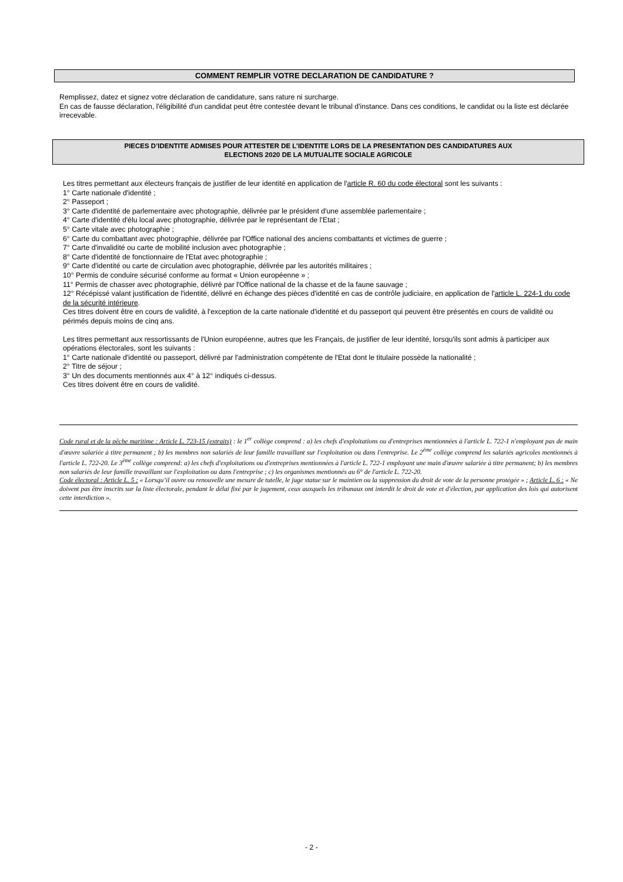COMMENT REMPLIR VOTRE DECLARATION DE CANDIDATURE ?
Remplissez, datez et signez votre déclaration de candidature, sans rature ni surcharge.
En cas de fausse déclaration, l'éligibilité d'un candidat peut être contestée devant le tribunal d'instance. Dans ces conditions, le candidat ou la liste est déclarée irrecevable.
PIECES D’IDENTITE ADMISES POUR ATTESTER DE L’IDENTITE LORS DE LA PRESENTATION DES CANDIDATURES AUX
ELECTIONS 2020 DE LA MUTUALITE SOCIALE AGRICOLE
Les titres permettant aux électeurs français de justifier de leur identité en application de l'article R. 60 du code électoral sont les suivants :
1° Carte nationale d'identité ;
2° Passeport ;
3° Carte d'identité de parlementaire avec photographie, délivrée par le président d'une assemblée parlementaire ;
4° Carte d'identité d'élu local avec photographie, délivrée par le représentant de l'Etat ;
5° Carte vitale avec photographie ;
6° Carte du combattant avec photographie, délivrée par l'Office national des anciens combattants et victimes de guerre ;
7° Carte d'invalidité ou carte de mobilité inclusion avec photographie ;
8° Carte d'identité de fonctionnaire de l'Etat avec photographie ;
9° Carte d'identité ou carte de circulation avec photographie, délivrée par les autorités militaires ;
10° Permis de conduire sécurisé conforme au format « Union européenne » ;
11° Permis de chasser avec photographie, délivré par l'Office national de la chasse et de la faune sauvage ;
12° Récépissé valant justification de l'identité, délivré en échange des pièces d'identité en cas de contrôle judiciaire, en application de l'article L. 224-1 du code de la sécurité intérieure.
Ces titres doivent être en cours de validité, à l'exception de la carte nationale d'identité et du passeport qui peuvent être présentés en cours de validité ou périmés depuis moins de cinq ans.
Les titres permettant aux ressortissants de l'Union européenne, autres que les Français, de justifier de leur identité, lorsqu'ils sont admis à participer aux opérations électorales, sont les suivants :
1° Carte nationale d'identité ou passeport, délivré par l'administration compétente de l'Etat dont le titulaire possède la nationalité ;
2° Titre de séjour ;
3° Un des documents mentionnés aux 4° à 12° indiqués ci-dessus.
Ces titres doivent être en cours de validité.
Code rural et de la pêche maritime : Article L. 723-15 (extraits) : le 1<sup>er</sup> collège comprend : a) les chefs d'exploitations ou d'entreprises mentionnées à l'article L. 722-1 n'employant pas de main d'œuvre salariée à titre permanent ; b) les membres non salariés de leur famille travaillant sur l'exploitation ou dans l'entreprise. Le 2<sup>ème</sup> collège comprend les salariés agricoles mentionnés à l'article L. 722-20. Le 3<sup>ème</sup> collège comprend: a) les chefs d'exploitations ou d'entreprises mentionnées à l'article L. 722-1 employant une main d'œuvre salariée à titre permanent; b) les membres non salariés de leur famille travaillant sur l'exploitation ou dans l'entreprise ; c) les organismes mentionnés au 6° de l'article L. 722-20.
Code électoral : Article L. 5 : « Lorsqu’il ouvre ou renouvelle une mesure de tutelle, le juge statue sur le maintien ou la suppression du droit de vote de la personne protégée » ; Article L. 6 : « Ne doivent pas être inscrits sur la liste électorale, pendant le délai fixé par le jugement, ceux auxquels les tribunaux ont interdit le droit de vote et d'élection, par application des lois qui autorisent cette interdiction ».
- 2 -